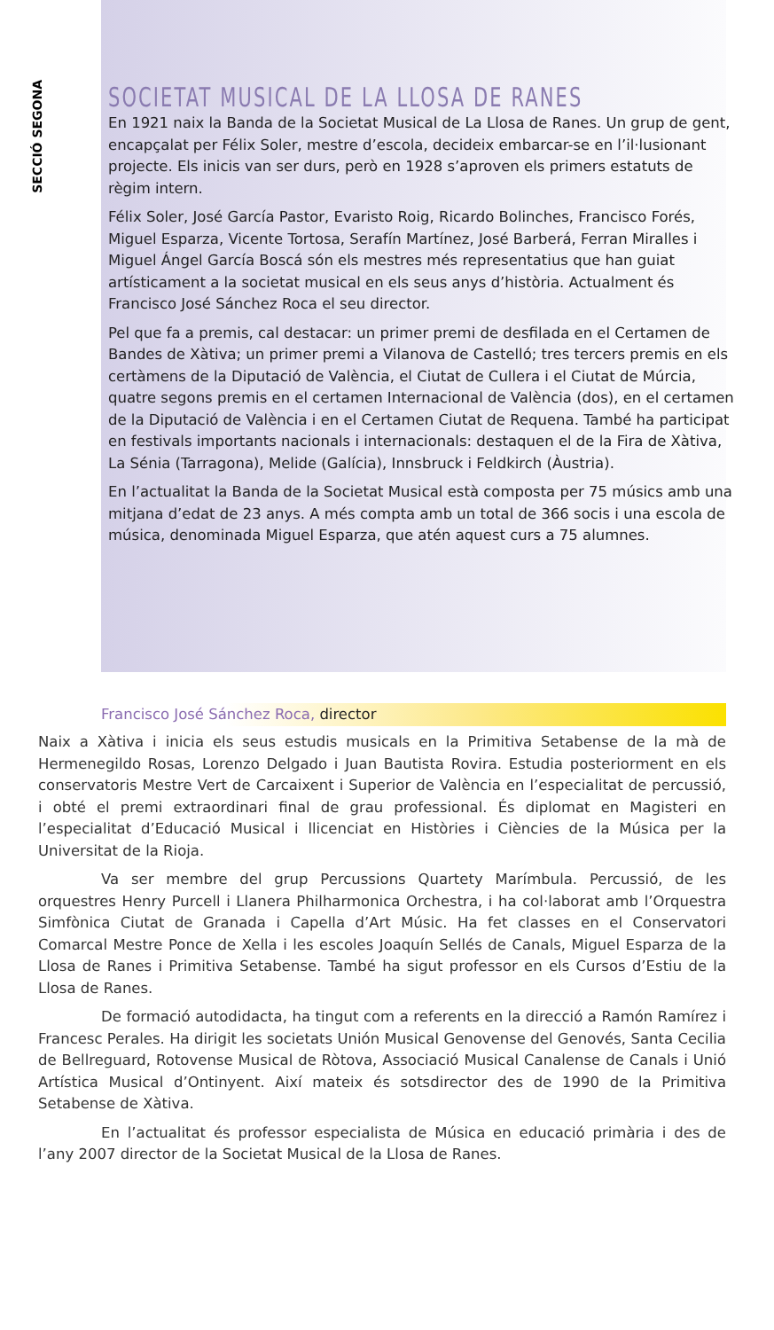SECCIÓ SEGONA
SOCIETAT MUSICAL DE LA LLOSA DE RANES
En 1921 naix la Banda de la Societat Musical de La Llosa de Ranes. Un grup de gent, encapçalat per Félix Soler, mestre d’escola, decideix embarcar-se en l’il·lusionant projecte. Els inicis van ser durs, però en 1928 s’aproven els primers estatuts de règim intern.
Félix Soler, José García Pastor, Evaristo Roig, Ricardo Bolinches, Francisco Forés, Miguel Esparza, Vicente Tortosa, Serafín Martínez, José Barberá, Ferran Miralles i Miguel Ángel García Boscá són els mestres més representatius que han guiat artísticament a la societat musical en els seus anys d’història. Actualment és Francisco José Sánchez Roca el seu director.
Pel que fa a premis, cal destacar: un primer premi de desfilada en el Certamen de Bandes de Xàtiva; un primer premi a Vilanova de Castelló; tres tercers premis en els certàmens de la Diputació de València, el Ciutat de Cullera i el Ciutat de Múrcia, quatre segons premis en el certamen Internacional de València (dos), en el certamen de la Diputació de València i en el Certamen Ciutat de Requena. També ha participat en festivals importants nacionals i internacionals: destaquen el de la Fira de Xàtiva, La Sénia (Tarragona), Melide (Galícia), Innsbruck i Feldkirch (Àustria).
En l’actualitat la Banda de la Societat Musical està composta per 75 músics amb una mitjana d’edat de 23 anys. A més compta amb un total de 366 socis i una escola de música, denominada Miguel Esparza, que atén aquest curs a 75 alumnes.
Francisco José Sánchez Roca, director
Naix a Xàtiva i inicia els seus estudis musicals en la Primitiva Setabense de la mà de Hermenegildo Rosas, Lorenzo Delgado i Juan Bautista Rovira. Estudia posteriorment en els conservatoris Mestre Vert de Carcaixent i Superior de València en l’especialitat de percussió, i obté el premi extraordinari final de grau professional. És diplomat en Magisteri en l’especialitat d’Educació Musical i llicenciat en Històries i Ciències de la Música per la Universitat de la Rioja.
Va ser membre del grup Percussions Quartety Marímbula. Percussió, de les orquestres Henry Purcell i Llanera Philharmonica Orchestra, i ha col·laborat amb l’Orquestra Simfònica Ciutat de Granada i Capella d’Art Músic. Ha fet classes en el Conservatori Comarcal Mestre Ponce de Xella i les escoles Joaquín Sellés de Canals, Miguel Esparza de la Llosa de Ranes i Primitiva Setabense. També ha sigut professor en els Cursos d’Estiu de la Llosa de Ranes.
De formació autodidacta, ha tingut com a referents en la direcció a Ramón Ramírez i Francesc Perales. Ha dirigit les societats Unión Musical Genovense del Genovés, Santa Cecilia de Bellreguard, Rotovense Musical de Ròtova, Associació Musical Canalense de Canals i Unió Artística Musical d’Ontinyent. Així mateix és sotsdirector des de 1990 de la Primitiva Setabense de Xàtiva.
En l’actualitat és professor especialista de Música en educació primària i des de l’any 2007 director de la Societat Musical de la Llosa de Ranes.